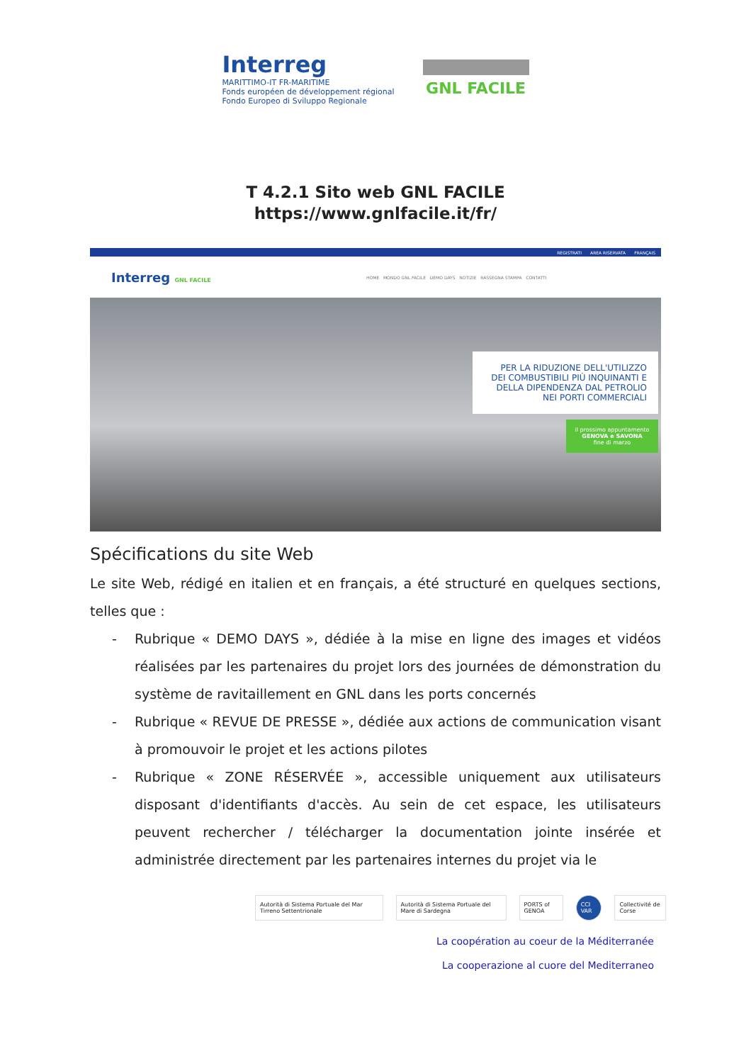Interreg
MARITTIMO-IT FR-MARITIME
Fonds européen de développement régional
Fondo Europeo di Sviluppo Regionale
GNL FACILE
T 4.2.1 Sito web GNL FACILE
https://www.gnlfacile.it/fr/
REGISTRATI AREA RISERVATA FRANÇAIS
Interreg GNL FACILE
HOME MONDO GNL FACILE DEMO DAYS NOTIZIE RASSEGNA STAMPA CONTATTI
PER LA RIDUZIONE DELL'UTILIZZO DEI COMBUSTIBILI PIÙ INQUINANTI E DELLA DIPENDENZA DAL PETROLIO NEI PORTI COMMERCIALI
il prossimo appuntamento
GENOVA e SAVONA
fine di marzo
Spécifications du site Web
Le site Web, rédigé en italien et en français, a été structuré en quelques sections, telles que :
- Rubrique « DEMO DAYS », dédiée à la mise en ligne des images et vidéos réalisées par les partenaires du projet lors des journées de démonstration du système de ravitaillement en GNL dans les ports concernés
- Rubrique « REVUE DE PRESSE », dédiée aux actions de communication visant à promouvoir le projet et les actions pilotes
- Rubrique « ZONE RÉSERVÉE », accessible uniquement aux utilisateurs disposant d'identifiants d'accès. Au sein de cet espace, les utilisateurs peuvent rechercher / télécharger la documentation jointe insérée et administrée directement par les partenaires internes du projet via le
Autorità di Sistema Portuale del Mar Tirreno Settentrionale
Autorità di Sistema Portuale del Mare di Sardegna
PORTS of GENOA CCI VAR Collectivité de Corse
La coopération au coeur de la Méditerranée
La cooperazione al cuore del Mediterraneo